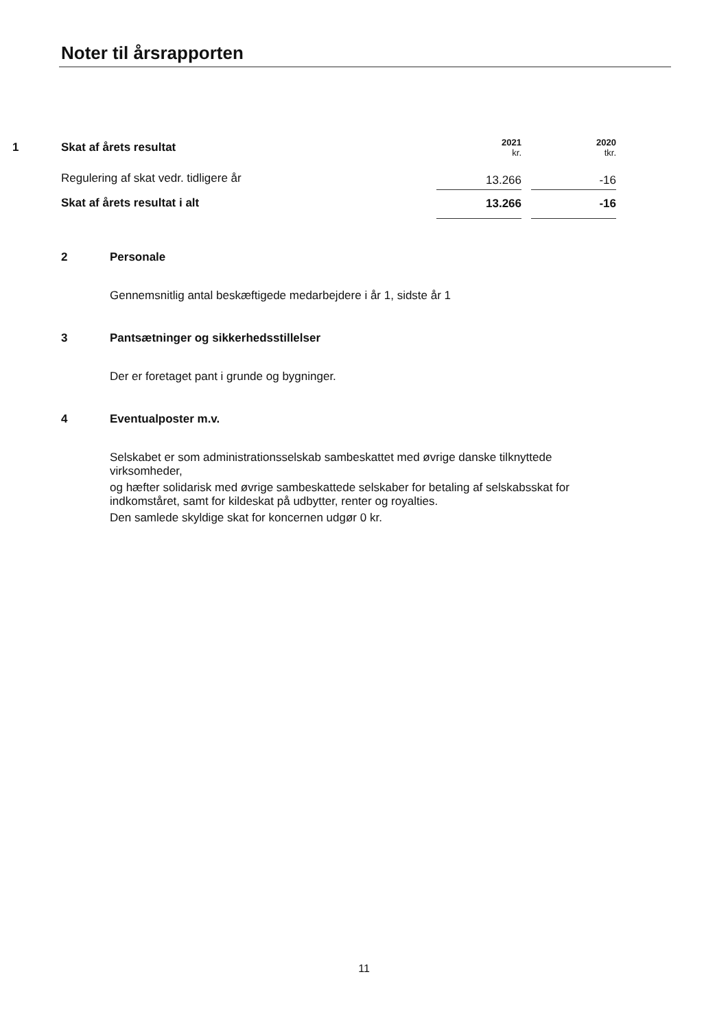Noter til årsrapporten
| 1 | Skat af årets resultat | 2021 kr. | | 2020 tkr. |
| | Regulering af skat vedr. tidligere år | 13.266 | | -16 |
| | Skat af årets resultat i alt | 13.266 | | -16 |
2 Personale
Gennemsnitlig antal beskæftigede medarbejdere i år 1, sidste år 1
3 Pantsætninger og sikkerhedsstillelser
Der er foretaget pant i grunde og bygninger.
4 Eventualposter m.v.
Selskabet er som administrationsselskab sambeskattet med øvrige danske tilknyttede
virksomheder,
og hæfter solidarisk med øvrige sambeskattede selskaber for betaling af selskabsskat for
indkomståret, samt for kildeskat på udbytter, renter og royalties.
Den samlede skyldige skat for koncernen udgør 0 kr.
11